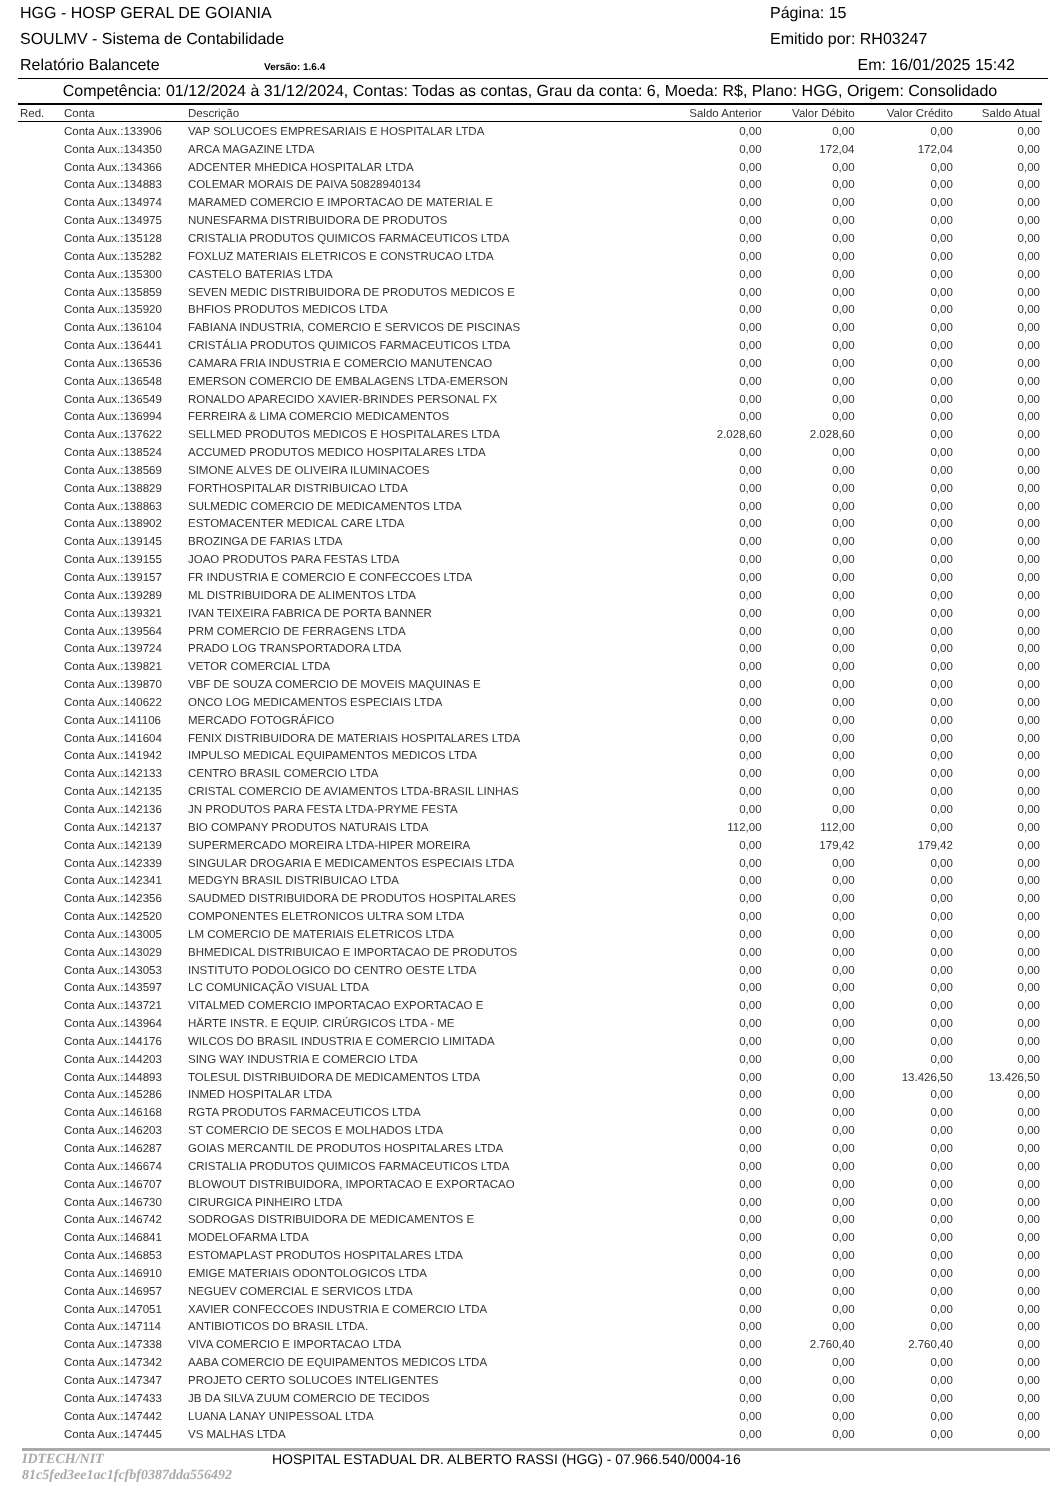HGG - HOSP GERAL DE GOIANIA Página: 15
SOULMV - Sistema de Contabilidade Emitido por: RH03247
Relatório Balancete Versão: 1.6.4 Em: 16/01/2025 15:42
Competência: 01/12/2024 à 31/12/2024, Contas: Todas as contas, Grau da conta: 6, Moeda: R$, Plano: HGG, Origem: Consolidado
| Red. | Conta | Descrição | Saldo Anterior | Valor Débito | Valor Crédito | Saldo Atual |
| --- | --- | --- | --- | --- | --- | --- |
| | Conta Aux.:133906 | VAP SOLUCOES EMPRESARIAIS E HOSPITALAR LTDA | 0,00 | 0,00 | 0,00 | 0,00 |
| | Conta Aux.:134350 | ARCA MAGAZINE LTDA | 0,00 | 172,04 | 172,04 | 0,00 |
| | Conta Aux.:134366 | ADCENTER MHEDICA HOSPITALAR LTDA | 0,00 | 0,00 | 0,00 | 0,00 |
| | Conta Aux.:134883 | COLEMAR MORAIS DE PAIVA 50828940134 | 0,00 | 0,00 | 0,00 | 0,00 |
| | Conta Aux.:134974 | MARAMED COMERCIO E IMPORTACAO DE MATERIAL E | 0,00 | 0,00 | 0,00 | 0,00 |
| | Conta Aux.:134975 | NUNESFARMA DISTRIBUIDORA DE PRODUTOS | 0,00 | 0,00 | 0,00 | 0,00 |
| | Conta Aux.:135128 | CRISTALIA PRODUTOS QUIMICOS FARMACEUTICOS LTDA | 0,00 | 0,00 | 0,00 | 0,00 |
| | Conta Aux.:135282 | FOXLUZ MATERIAIS ELETRICOS E CONSTRUCAO LTDA | 0,00 | 0,00 | 0,00 | 0,00 |
| | Conta Aux.:135300 | CASTELO BATERIAS LTDA | 0,00 | 0,00 | 0,00 | 0,00 |
| | Conta Aux.:135859 | SEVEN MEDIC DISTRIBUIDORA DE PRODUTOS MEDICOS E | 0,00 | 0,00 | 0,00 | 0,00 |
| | Conta Aux.:135920 | BHFIOS PRODUTOS MEDICOS LTDA | 0,00 | 0,00 | 0,00 | 0,00 |
| | Conta Aux.:136104 | FABIANA INDUSTRIA, COMERCIO E SERVICOS DE PISCINAS | 0,00 | 0,00 | 0,00 | 0,00 |
| | Conta Aux.:136441 | CRISTÁLIA PRODUTOS QUIMICOS FARMACEUTICOS LTDA | 0,00 | 0,00 | 0,00 | 0,00 |
| | Conta Aux.:136536 | CAMARA FRIA INDUSTRIA E COMERCIO MANUTENCAO | 0,00 | 0,00 | 0,00 | 0,00 |
| | Conta Aux.:136548 | EMERSON COMERCIO DE EMBALAGENS LTDA-EMERSON | 0,00 | 0,00 | 0,00 | 0,00 |
| | Conta Aux.:136549 | RONALDO APARECIDO XAVIER-BRINDES PERSONAL FX | 0,00 | 0,00 | 0,00 | 0,00 |
| | Conta Aux.:136994 | FERREIRA & LIMA COMERCIO MEDICAMENTOS | 0,00 | 0,00 | 0,00 | 0,00 |
| | Conta Aux.:137622 | SELLMED PRODUTOS MEDICOS E HOSPITALARES LTDA | 2.028,60 | 2.028,60 | 0,00 | 0,00 |
| | Conta Aux.:138524 | ACCUMED PRODUTOS MEDICO HOSPITALARES LTDA | 0,00 | 0,00 | 0,00 | 0,00 |
| | Conta Aux.:138569 | SIMONE ALVES DE OLIVEIRA ILUMINACOES | 0,00 | 0,00 | 0,00 | 0,00 |
| | Conta Aux.:138829 | FORTHOSPITALAR DISTRIBUICAO LTDA | 0,00 | 0,00 | 0,00 | 0,00 |
| | Conta Aux.:138863 | SULMEDIC COMERCIO DE MEDICAMENTOS LTDA | 0,00 | 0,00 | 0,00 | 0,00 |
| | Conta Aux.:138902 | ESTOMACENTER MEDICAL CARE LTDA | 0,00 | 0,00 | 0,00 | 0,00 |
| | Conta Aux.:139145 | BROZINGA DE FARIAS LTDA | 0,00 | 0,00 | 0,00 | 0,00 |
| | Conta Aux.:139155 | JOAO PRODUTOS PARA FESTAS LTDA | 0,00 | 0,00 | 0,00 | 0,00 |
| | Conta Aux.:139157 | FR INDUSTRIA E COMERCIO E CONFECCOES LTDA | 0,00 | 0,00 | 0,00 | 0,00 |
| | Conta Aux.:139289 | ML DISTRIBUIDORA DE ALIMENTOS LTDA | 0,00 | 0,00 | 0,00 | 0,00 |
| | Conta Aux.:139321 | IVAN TEIXEIRA FABRICA DE PORTA BANNER | 0,00 | 0,00 | 0,00 | 0,00 |
| | Conta Aux.:139564 | PRM COMERCIO DE FERRAGENS LTDA | 0,00 | 0,00 | 0,00 | 0,00 |
| | Conta Aux.:139724 | PRADO LOG TRANSPORTADORA LTDA | 0,00 | 0,00 | 0,00 | 0,00 |
| | Conta Aux.:139821 | VETOR COMERCIAL LTDA | 0,00 | 0,00 | 0,00 | 0,00 |
| | Conta Aux.:139870 | VBF DE SOUZA COMERCIO DE MOVEIS MAQUINAS E | 0,00 | 0,00 | 0,00 | 0,00 |
| | Conta Aux.:140622 | ONCO LOG MEDICAMENTOS ESPECIAIS LTDA | 0,00 | 0,00 | 0,00 | 0,00 |
| | Conta Aux.:141106 | MERCADO FOTOGRÁFICO | 0,00 | 0,00 | 0,00 | 0,00 |
| | Conta Aux.:141604 | FENIX DISTRIBUIDORA DE MATERIAIS HOSPITALARES LTDA | 0,00 | 0,00 | 0,00 | 0,00 |
| | Conta Aux.:141942 | IMPULSO MEDICAL EQUIPAMENTOS MEDICOS LTDA | 0,00 | 0,00 | 0,00 | 0,00 |
| | Conta Aux.:142133 | CENTRO BRASIL COMERCIO LTDA | 0,00 | 0,00 | 0,00 | 0,00 |
| | Conta Aux.:142135 | CRISTAL COMERCIO DE AVIAMENTOS LTDA-BRASIL LINHAS | 0,00 | 0,00 | 0,00 | 0,00 |
| | Conta Aux.:142136 | JN PRODUTOS PARA FESTA LTDA-PRYME FESTA | 0,00 | 0,00 | 0,00 | 0,00 |
| | Conta Aux.:142137 | BIO COMPANY PRODUTOS NATURAIS LTDA | 112,00 | 112,00 | 0,00 | 0,00 |
| | Conta Aux.:142139 | SUPERMERCADO MOREIRA LTDA-HIPER MOREIRA | 0,00 | 179,42 | 179,42 | 0,00 |
| | Conta Aux.:142339 | SINGULAR DROGARIA E MEDICAMENTOS ESPECIAIS LTDA | 0,00 | 0,00 | 0,00 | 0,00 |
| | Conta Aux.:142341 | MEDGYN BRASIL DISTRIBUICAO LTDA | 0,00 | 0,00 | 0,00 | 0,00 |
| | Conta Aux.:142356 | SAUDMED DISTRIBUIDORA DE PRODUTOS HOSPITALARES | 0,00 | 0,00 | 0,00 | 0,00 |
| | Conta Aux.:142520 | COMPONENTES ELETRONICOS ULTRA SOM LTDA | 0,00 | 0,00 | 0,00 | 0,00 |
| | Conta Aux.:143005 | LM COMERCIO DE MATERIAIS ELETRICOS LTDA | 0,00 | 0,00 | 0,00 | 0,00 |
| | Conta Aux.:143029 | BHMEDICAL DISTRIBUICAO E IMPORTACAO DE PRODUTOS | 0,00 | 0,00 | 0,00 | 0,00 |
| | Conta Aux.:143053 | INSTITUTO PODOLOGICO DO CENTRO OESTE LTDA | 0,00 | 0,00 | 0,00 | 0,00 |
| | Conta Aux.:143597 | LC COMUNICAÇÃO VISUAL LTDA | 0,00 | 0,00 | 0,00 | 0,00 |
| | Conta Aux.:143721 | VITALMED COMERCIO IMPORTACAO EXPORTACAO E | 0,00 | 0,00 | 0,00 | 0,00 |
| | Conta Aux.:143964 | HÄRTE INSTR. E EQUIP. CIRÚRGICOS LTDA - ME | 0,00 | 0,00 | 0,00 | 0,00 |
| | Conta Aux.:144176 | WILCOS DO BRASIL INDUSTRIA E COMERCIO LIMITADA | 0,00 | 0,00 | 0,00 | 0,00 |
| | Conta Aux.:144203 | SING WAY INDUSTRIA E COMERCIO LTDA | 0,00 | 0,00 | 0,00 | 0,00 |
| | Conta Aux.:144893 | TOLESUL DISTRIBUIDORA DE MEDICAMENTOS LTDA | 0,00 | 0,00 | 13.426,50 | 13.426,50 |
| | Conta Aux.:145286 | INMED HOSPITALAR LTDA | 0,00 | 0,00 | 0,00 | 0,00 |
| | Conta Aux.:146168 | RGTA PRODUTOS FARMACEUTICOS LTDA | 0,00 | 0,00 | 0,00 | 0,00 |
| | Conta Aux.:146203 | ST COMERCIO DE SECOS E MOLHADOS LTDA | 0,00 | 0,00 | 0,00 | 0,00 |
| | Conta Aux.:146287 | GOIAS MERCANTIL DE PRODUTOS HOSPITALARES LTDA | 0,00 | 0,00 | 0,00 | 0,00 |
| | Conta Aux.:146674 | CRISTALIA PRODUTOS QUIMICOS FARMACEUTICOS LTDA | 0,00 | 0,00 | 0,00 | 0,00 |
| | Conta Aux.:146707 | BLOWOUT DISTRIBUIDORA, IMPORTACAO E EXPORTACAO | 0,00 | 0,00 | 0,00 | 0,00 |
| | Conta Aux.:146730 | CIRURGICA PINHEIRO LTDA | 0,00 | 0,00 | 0,00 | 0,00 |
| | Conta Aux.:146742 | SODROGAS DISTRIBUIDORA DE MEDICAMENTOS E | 0,00 | 0,00 | 0,00 | 0,00 |
| | Conta Aux.:146841 | MODELOFARMA LTDA | 0,00 | 0,00 | 0,00 | 0,00 |
| | Conta Aux.:146853 | ESTOMAPLAST PRODUTOS HOSPITALARES LTDA | 0,00 | 0,00 | 0,00 | 0,00 |
| | Conta Aux.:146910 | EMIGE MATERIAIS ODONTOLOGICOS LTDA | 0,00 | 0,00 | 0,00 | 0,00 |
| | Conta Aux.:146957 | NEGUEV COMERCIAL E SERVICOS LTDA | 0,00 | 0,00 | 0,00 | 0,00 |
| | Conta Aux.:147051 | XAVIER CONFECCOES INDUSTRIA E COMERCIO LTDA | 0,00 | 0,00 | 0,00 | 0,00 |
| | Conta Aux.:147114 | ANTIBIOTICOS DO BRASIL LTDA. | 0,00 | 0,00 | 0,00 | 0,00 |
| | Conta Aux.:147338 | VIVA COMERCIO E IMPORTACAO LTDA | 0,00 | 2.760,40 | 2.760,40 | 0,00 |
| | Conta Aux.:147342 | AABA COMERCIO DE EQUIPAMENTOS MEDICOS LTDA | 0,00 | 0,00 | 0,00 | 0,00 |
| | Conta Aux.:147347 | PROJETO CERTO SOLUCOES INTELIGENTES | 0,00 | 0,00 | 0,00 | 0,00 |
| | Conta Aux.:147433 | JB DA SILVA ZUUM COMERCIO DE TECIDOS | 0,00 | 0,00 | 0,00 | 0,00 |
| | Conta Aux.:147442 | LUANA LANAY UNIPESSOAL LTDA | 0,00 | 0,00 | 0,00 | 0,00 |
| | Conta Aux.:147445 | VS MALHAS LTDA | 0,00 | 0,00 | 0,00 | 0,00 |
IDTECH/NIT 81c5fed3ee1ac1fcfbf0387dda556492 HOSPITAL ESTADUAL DR. ALBERTO RASSI (HGG) - 07.966.540/0004-16